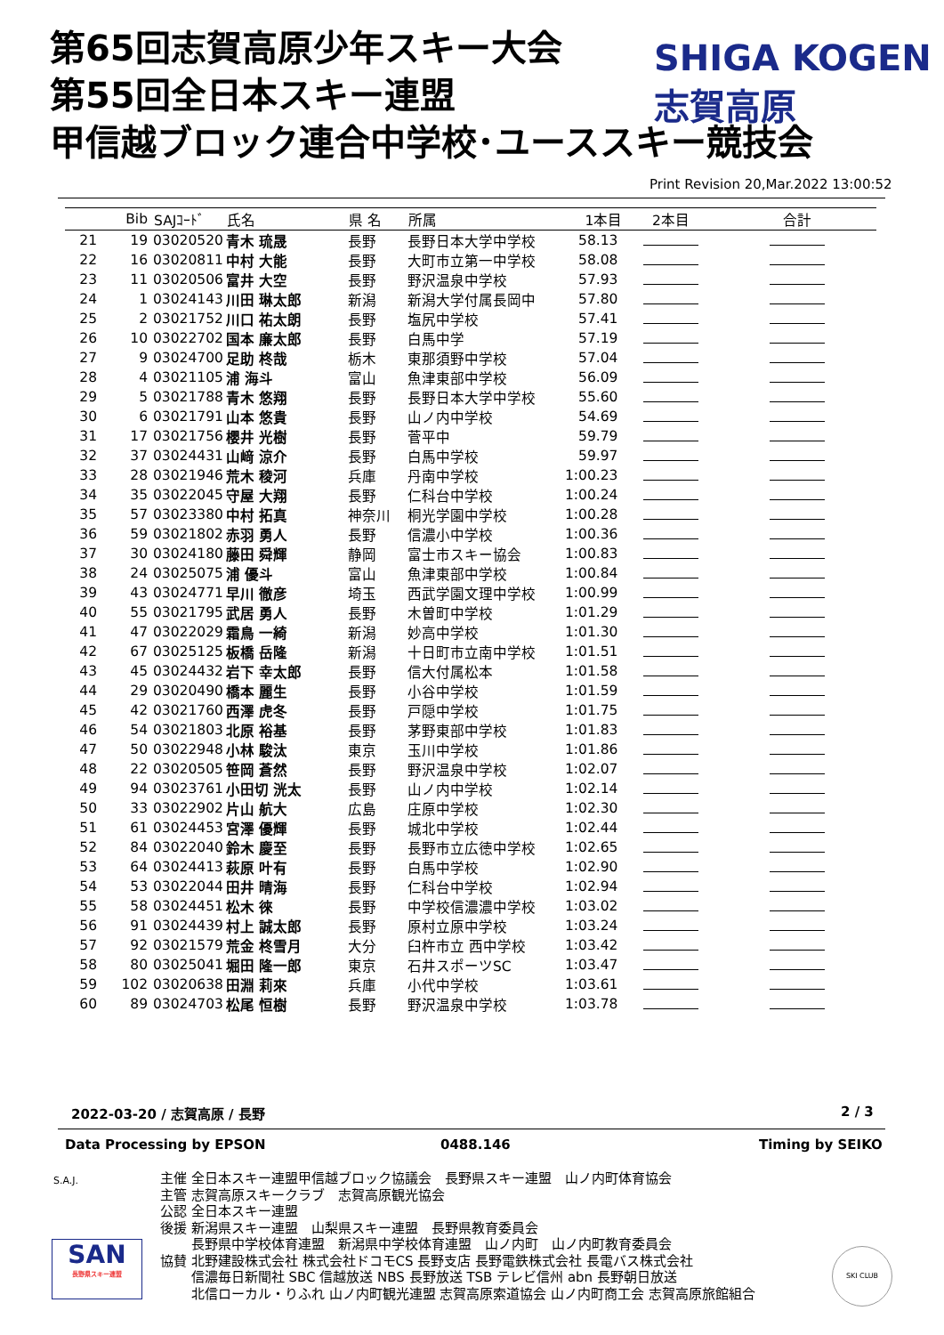第65回志賀高原少年スキー大会
第55回全日本スキー連盟
甲信越ブロック連合中学校･ユーススキー競技会
SHIGA KOGEN 志賀高原
Print Revision 20,Mar.2022 13:00:52
| | Bib | SAJｺｰﾄﾞ | 氏名 | 県 名 | 所属 | 1本目 | 2本目 | 合計 |
| --- | --- | --- | --- | --- | --- | --- | --- | --- |
| 21 | 19 | 03020520 | 青木 琉晟 | 長野 | 長野日本大学中学校 | 58.13 | | |
| 22 | 16 | 03020811 | 中村 大能 | 長野 | 大町市立第一中学校 | 58.08 | | |
| 23 | 11 | 03020506 | 富井 大空 | 長野 | 野沢温泉中学校 | 57.93 | | |
| 24 | 1 | 03024143 | 川田 琳太郎 | 新潟 | 新潟大学付属長岡中 | 57.80 | | |
| 25 | 2 | 03021752 | 川口 祐太朗 | 長野 | 塩尻中学校 | 57.41 | | |
| 26 | 10 | 03022702 | 国本 廉太郎 | 長野 | 白馬中学 | 57.19 | | |
| 27 | 9 | 03024700 | 足助 柊哉 | 栃木 | 東那須野中学校 | 57.04 | | |
| 28 | 4 | 03021105 | 浦 海斗 | 富山 | 魚津東部中学校 | 56.09 | | |
| 29 | 5 | 03021788 | 青木 悠翔 | 長野 | 長野日本大学中学校 | 55.60 | | |
| 30 | 6 | 03021791 | 山本 悠貴 | 長野 | 山ノ内中学校 | 54.69 | | |
| 31 | 17 | 03021756 | 櫻井 光樹 | 長野 | 菅平中 | 59.79 | | |
| 32 | 37 | 03024431 | 山﨑 涼介 | 長野 | 白馬中学校 | 59.97 | | |
| 33 | 28 | 03021946 | 荒木 稜河 | 兵庫 | 丹南中学校 | 1:00.23 | | |
| 34 | 35 | 03022045 | 守屋 大翔 | 長野 | 仁科台中学校 | 1:00.24 | | |
| 35 | 57 | 03023380 | 中村 拓真 | 神奈川 | 桐光学園中学校 | 1:00.28 | | |
| 36 | 59 | 03021802 | 赤羽 勇人 | 長野 | 信濃小中学校 | 1:00.36 | | |
| 37 | 30 | 03024180 | 藤田 舜輝 | 静岡 | 富士市スキー協会 | 1:00.83 | | |
| 38 | 24 | 03025075 | 浦 優斗 | 富山 | 魚津東部中学校 | 1:00.84 | | |
| 39 | 43 | 03024771 | 早川 徹彦 | 埼玉 | 西武学園文理中学校 | 1:00.99 | | |
| 40 | 55 | 03021795 | 武居 勇人 | 長野 | 木曽町中学校 | 1:01.29 | | |
| 41 | 47 | 03022029 | 霜鳥 一綺 | 新潟 | 妙高中学校 | 1:01.30 | | |
| 42 | 67 | 03025125 | 板橋 岳隆 | 新潟 | 十日町市立南中学校 | 1:01.51 | | |
| 43 | 45 | 03024432 | 岩下 幸太郎 | 長野 | 信大付属松本 | 1:01.58 | | |
| 44 | 29 | 03020490 | 橋本 麗生 | 長野 | 小谷中学校 | 1:01.59 | | |
| 45 | 42 | 03021760 | 西澤 虎冬 | 長野 | 戸隠中学校 | 1:01.75 | | |
| 46 | 54 | 03021803 | 北原 裕基 | 長野 | 茅野東部中学校 | 1:01.83 | | |
| 47 | 50 | 03022948 | 小林 駿汰 | 東京 | 玉川中学校 | 1:01.86 | | |
| 48 | 22 | 03020505 | 笹岡 蒼然 | 長野 | 野沢温泉中学校 | 1:02.07 | | |
| 49 | 94 | 03023761 | 小田切 洸太 | 長野 | 山ノ内中学校 | 1:02.14 | | |
| 50 | 33 | 03022902 | 片山 航大 | 広島 | 庄原中学校 | 1:02.30 | | |
| 51 | 61 | 03024453 | 宮澤 優輝 | 長野 | 城北中学校 | 1:02.44 | | |
| 52 | 84 | 03022040 | 鈴木 慶至 | 長野 | 長野市立広徳中学校 | 1:02.65 | | |
| 53 | 64 | 03024413 | 萩原 叶有 | 長野 | 白馬中学校 | 1:02.90 | | |
| 54 | 53 | 03022044 | 田井 晴海 | 長野 | 仁科台中学校 | 1:02.94 | | |
| 55 | 58 | 03024451 | 松木 徠 | 長野 | 中学校信濃濃中学校 | 1:03.02 | | |
| 56 | 91 | 03024439 | 村上 誠太郎 | 長野 | 原村立原中学校 | 1:03.24 | | |
| 57 | 92 | 03021579 | 荒金 柊雪月 | 大分 | 臼杵市立 西中学校 | 1:03.42 | | |
| 58 | 80 | 03025041 | 堀田 隆一郎 | 東京 | 石井スポーツSC | 1:03.47 | | |
| 59 | 102 | 03020638 | 田淵 莉來 | 兵庫 | 小代中学校 | 1:03.61 | | |
| 60 | 89 | 03024703 | 松尾 恒樹 | 長野 | 野沢温泉中学校 | 1:03.78 | | |
2022-03-20 / 志賀高原 / 長野 2 / 3
Data Processing by EPSON 0488.146 Timing by SEIKO
S.A.J.
SAN
長野県スキー連盟
主催 全日本スキー連盟甲信越ブロック協議会　長野県スキー連盟　山ノ内町体育協会 主管 志賀高原スキークラブ　志賀高原観光協会 公認 全日本スキー連盟 後援 新潟県スキー連盟　山梨県スキー連盟　長野県教育委員会 　　 長野県中学校体育連盟　新潟県中学校体育連盟　山ノ内町　山ノ内町教育委員会 協賛 北野建設株式会社 株式会社ドコモCS 長野支店 長野電鉄株式会社 長電バス株式会社 　　 信濃毎日新聞社 SBC 信越放送 NBS 長野放送 TSB テレビ信州 abn 長野朝日放送 　　 北信ローカル・りふれ 山ノ内町観光連盟 志賀高原索道協会 山ノ内町商工会 志賀高原旅館組合
SKI CLUB